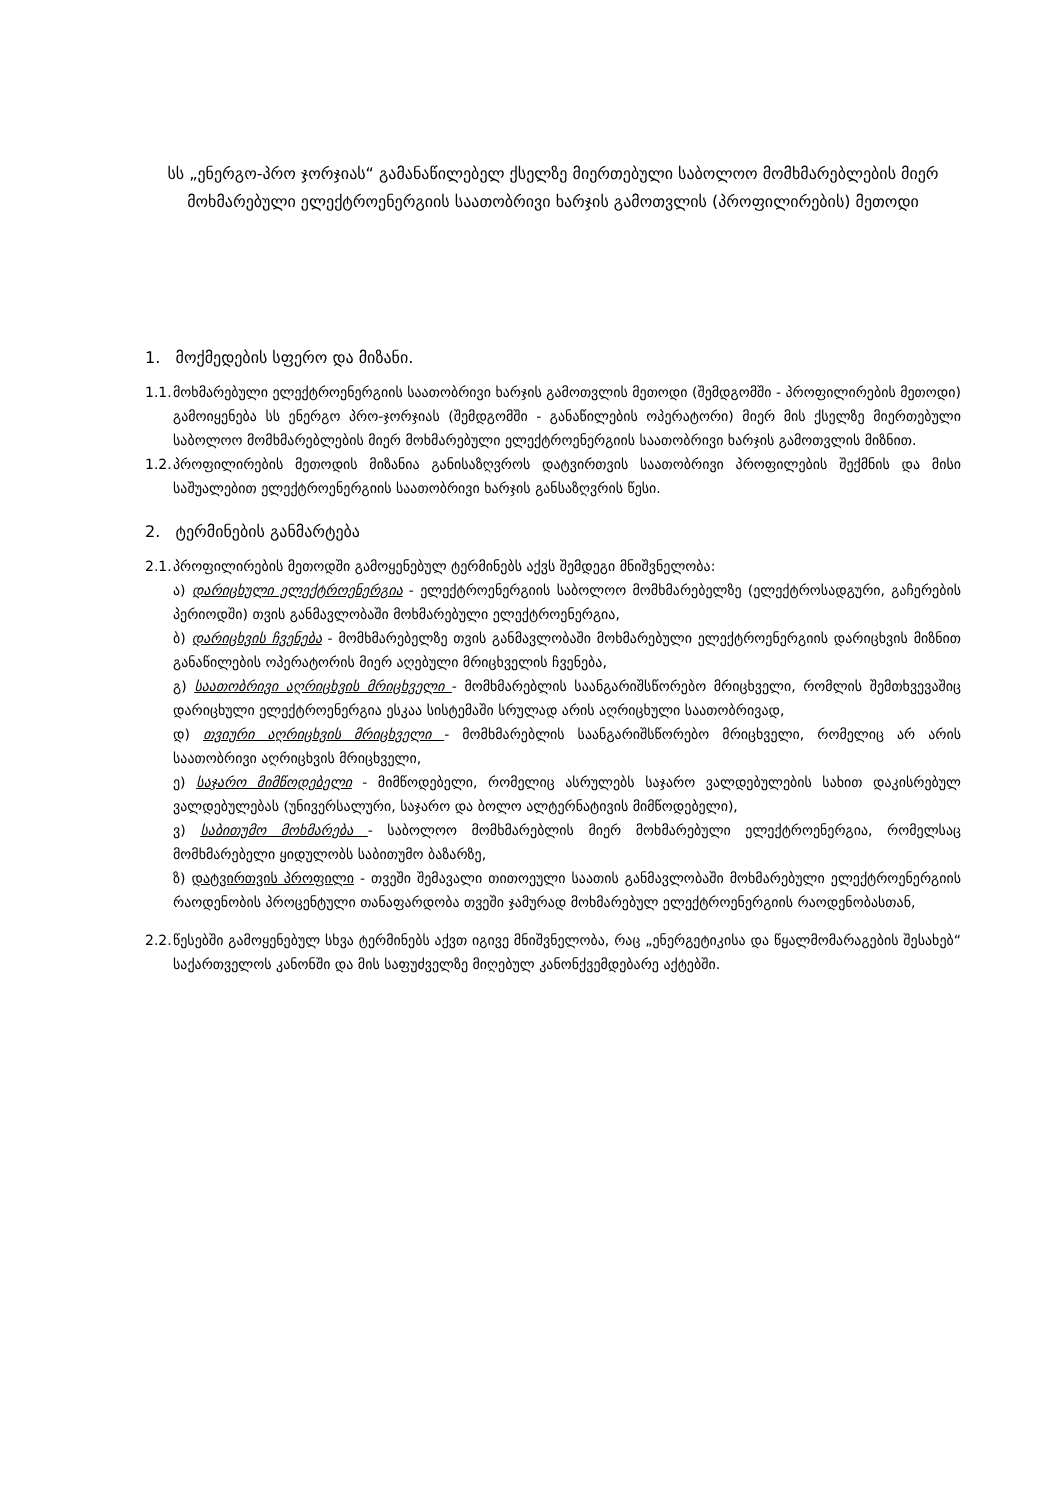სს „ენერგო-პრო ჯორჯიას“ გამანაწილებელ ქსელზე მიერთებული საბოლოო მომხმარებლების მიერ მოხმარებული ელექტროენერგიის საათობრივი ხარჯის გამოთვლის (პროფილირების) მეთოდი
1. მოქმედების სფერო და მიზანი.
1.1. მოხმარებული ელექტროენერგიის საათობრივი ხარჯის გამოთვლის მეთოდი (შემდგომში - პროფილირების მეთოდი) გამოიყენება სს ენერგო პრო-ჯორჯიას (შემდგომში - განაწილების ოპერატორი) მიერ მის ქსელზე მიერთებული საბოლოო მომხმარებლების მიერ მოხმარებული ელექტროენერგიის საათობრივი ხარჯის გამოთვლის მიზნით.
1.2. პროფილირების მეთოდის მიზანია განისაზღვროს დატვირთვის საათობრივი პროფილების შექმნის და მისი საშუალებით ელექტროენერგიის საათობრივი ხარჯის განსაზღვრის წესი.
2. ტერმინების განმარტება
2.1. პროფილირების მეთოდში გამოყენებულ ტერმინებს აქვს შემდეგი მნიშვნელობა:
ა) დარიცხული ელექტროენერგია - ელექტროენერგიის საბოლოო მომხმარებელზე (ელექტროსადგური, გაჩერების პერიოდში) თვის განმავლობაში მოხმარებული ელექტროენერგია,
ბ) დარიცხვის ჩვენება - მომხმარებელზე თვის განმავლობაში მოხმარებული ელექტროენერგიის დარიცხვის მიზნით განაწილების ოპერატორის მიერ აღებული მრიცხველის ჩვენება,
გ) საათობრივი აღრიცხვის მრიცხველი - მომხმარებლის საანგარიშსწორებო მრიცხველი, რომლის შემთხვევაშიც დარიცხული ელექტროენერგია ესკაა სისტემაში სრულად არის აღრიცხული საათობრივად,
დ) თვიური აღრიცხვის მრიცხველი - მომხმარებლის საანგარიშსწორებო მრიცხველი, რომელიც არ არის საათობრივი აღრიცხვის მრიცხველი,
ე) საჯარო მიმწოდებელი - მიმწოდებელი, რომელიც ასრულებს საჯარო ვალდებულების სახით დაკისრებულ ვალდებულებას (უნივერსალური, საჯარო და ბოლო ალტერნატივის მიმწოდებელი),
ვ) საბითუმო მოხმარება - საბოლოო მომხმარებლის მიერ მოხმარებული ელექტროენერგია, რომელსაც მომხმარებელი ყიდულობს საბითუმო ბაზარზე,
ზ) დატვირთვის პროფილი - თვეში შემავალი თითოეული საათის განმავლობაში მოხმარებული ელექტროენერგიის რაოდენობის პროცენტული თანაფარდობა თვეში ჯამურად მოხმარებულ ელექტროენერგიის რაოდენობასთან,
2.2. წესებში გამოყენებულ სხვა ტერმინებს აქვთ იგივე მნიშვნელობა, რაც „ენერგეტიკისა და წყალმომარაგების შესახებ“ საქართველოს კანონში და მის საფუძველზე მიღებულ კანონქვემდებარე აქტებში.